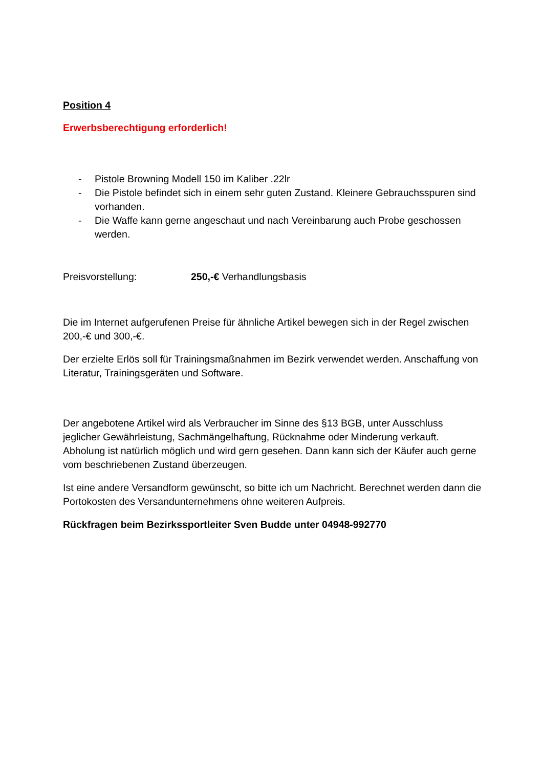Position 4
Erwerbsberechtigung erforderlich!
- Pistole Browning Modell 150 im Kaliber .22lr
- Die Pistole befindet sich in einem sehr guten Zustand. Kleinere Gebrauchsspuren sind vorhanden.
- Die Waffe kann gerne angeschaut und nach Vereinbarung auch Probe geschossen werden.
Preisvorstellung: 250,-€ Verhandlungsbasis
Die im Internet aufgerufenen Preise für ähnliche Artikel bewegen sich in der Regel zwischen 200,-€ und 300,-€.
Der erzielte Erlös soll für Trainingsmaßnahmen im Bezirk verwendet werden. Anschaffung von Literatur, Trainingsgeräten und Software.
Der angebotene Artikel wird als Verbraucher im Sinne des §13 BGB, unter Ausschluss jeglicher Gewährleistung, Sachmängelhaftung, Rücknahme oder Minderung verkauft. Abholung ist natürlich möglich und wird gern gesehen. Dann kann sich der Käufer auch gerne vom beschriebenen Zustand überzeugen.
Ist eine andere Versandform gewünscht, so bitte ich um Nachricht. Berechnet werden dann die Portokosten des Versandunternehmens ohne weiteren Aufpreis.
Rückfragen beim Bezirkssportleiter Sven Budde unter 04948-992770